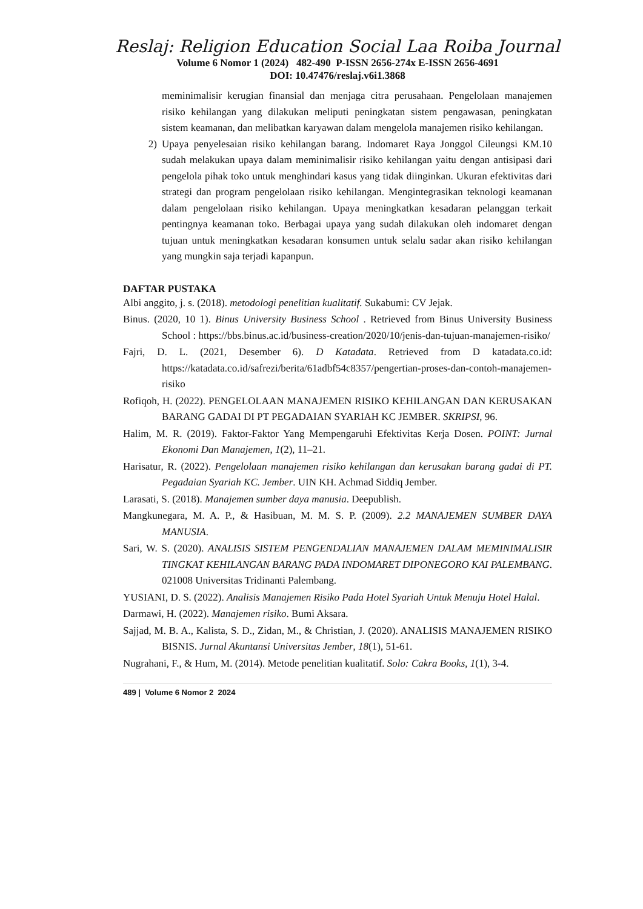Reslaj: Religion Education Social Laa Roiba Journal
Volume 6 Nomor 1 (2024) 482-490 P-ISSN 2656-274x E-ISSN 2656-4691
DOI: 10.47476/reslaj.v6i1.3868
meminimalisir kerugian finansial dan menjaga citra perusahaan. Pengelolaan manajemen risiko kehilangan yang dilakukan meliputi peningkatan sistem pengawasan, peningkatan sistem keamanan, dan melibatkan karyawan dalam mengelola manajemen risiko kehilangan.
2) Upaya penyelesaian risiko kehilangan barang. Indomaret Raya Jonggol Cileungsi KM.10 sudah melakukan upaya dalam meminimalisir risiko kehilangan yaitu dengan antisipasi dari pengelola pihak toko untuk menghindari kasus yang tidak diinginkan. Ukuran efektivitas dari strategi dan program pengelolaan risiko kehilangan. Mengintegrasikan teknologi keamanan dalam pengelolaan risiko kehilangan. Upaya meningkatkan kesadaran pelanggan terkait pentingnya keamanan toko. Berbagai upaya yang sudah dilakukan oleh indomaret dengan tujuan untuk meningkatkan kesadaran konsumen untuk selalu sadar akan risiko kehilangan yang mungkin saja terjadi kapanpun.
DAFTAR PUSTAKA
Albi anggito, j. s. (2018). metodologi penelitian kualitatif. Sukabumi: CV Jejak.
Binus. (2020, 10 1). Binus University Business School . Retrieved from Binus University Business School : https://bbs.binus.ac.id/business-creation/2020/10/jenis-dan-tujuan-manajemen-risiko/
Fajri, D. L. (2021, Desember 6). D Katadata. Retrieved from D katadata.co.id: https://katadata.co.id/safrezi/berita/61adbf54c8357/pengertian-proses-dan-contoh-manajemen-risiko
Rofiqoh, H. (2022). PENGELOLAAN MANAJEMEN RISIKO KEHILANGAN DAN KERUSAKAN BARANG GADAI DI PT PEGADAIAN SYARIAH KC JEMBER. SKRIPSI, 96.
Halim, M. R. (2019). Faktor-Faktor Yang Mempengaruhi Efektivitas Kerja Dosen. POINT: Jurnal Ekonomi Dan Manajemen, 1(2), 11–21.
Harisatur, R. (2022). Pengelolaan manajemen risiko kehilangan dan kerusakan barang gadai di PT. Pegadaian Syariah KC. Jember. UIN KH. Achmad Siddiq Jember.
Larasati, S. (2018). Manajemen sumber daya manusia. Deepublish.
Mangkunegara, M. A. P., & Hasibuan, M. M. S. P. (2009). 2.2 MANAJEMEN SUMBER DAYA MANUSIA.
Sari, W. S. (2020). ANALISIS SISTEM PENGENDALIAN MANAJEMEN DALAM MEMINIMALISIR TINGKAT KEHILANGAN BARANG PADA INDOMARET DIPONEGORO KAI PALEMBANG. 021008 Universitas Tridinanti Palembang.
YUSIANI, D. S. (2022). Analisis Manajemen Risiko Pada Hotel Syariah Untuk Menuju Hotel Halal.
Darmawi, H. (2022). Manajemen risiko. Bumi Aksara.
Sajjad, M. B. A., Kalista, S. D., Zidan, M., & Christian, J. (2020). ANALISIS MANAJEMEN RISIKO BISNIS. Jurnal Akuntansi Universitas Jember, 18(1), 51-61.
Nugrahani, F., & Hum, M. (2014). Metode penelitian kualitatif. Solo: Cakra Books, 1(1), 3-4.
489 | Volume 6 Nomor 2 2024